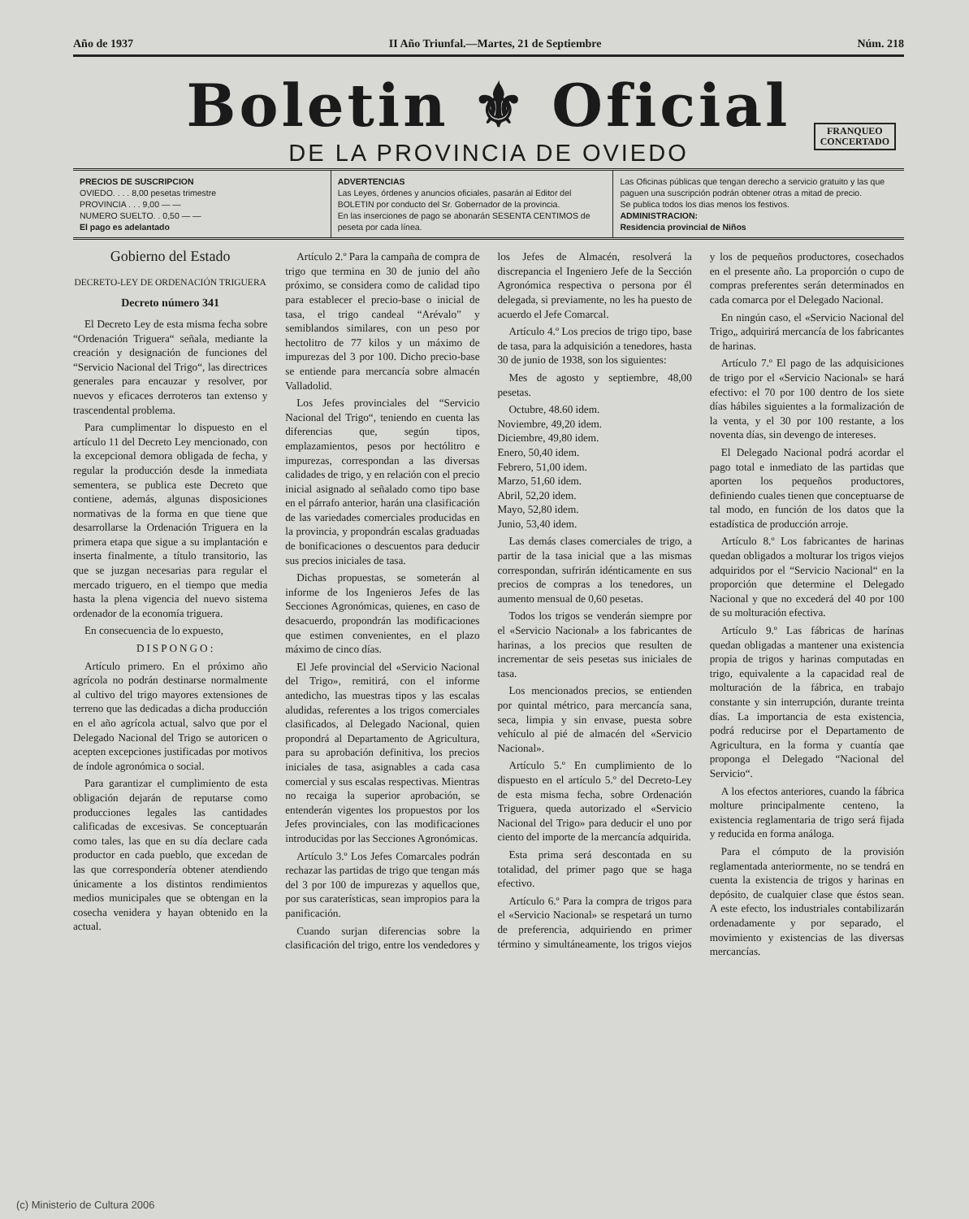Año de 1937 II Año Triunfal.—Martes, 21 de Septiembre Núm. 218
Boletin ⚜ Oficial
DE LA PROVINCIA DE OVIEDO
FRANQUEO
CONCERTADO
| PRECIOS DE SUSCRIPCION OVIEDO. . . . 8,00 pesetas trimestre PROVINCIA . . . 9,00 — — NUMERO SUELTO. . 0,50 — — El pago es adelantado | ADVERTENCIAS Las Leyes, órdenes y anuncios oficiales, pasarán al Editor del BOLETIN por conducto del Sr. Gobernador de la provincia. En las inserciones de pago se abonarán SESENTA CENTIMOS de peseta por cada línea. | Las Oficinas públicas que tengan derecho a servicio gratuito y las que paguen una suscripción podrán obtener otras a mitad de precio. Se publica todos los dias menos los festivos. ADMINISTRACION: Residencia provincial de Niños |
Gobierno del Estado
DECRETO-LEY DE ORDENACIÓN TRIGUERA
Decreto número 341
El Decreto Ley de esta misma fecha sobre “Ordenación Triguera“ señala, mediante la creación y designación de funciones del “Servicio Nacional del Trigo“, las directrices generales para encauzar y resolver, por nuevos y eficaces derroteros tan extenso y trascendental problema.
Para cumplimentar lo dispuesto en el artículo 11 del Decreto Ley mencionado, con la excepcional demora obligada de fecha, y regular la producción desde la inmediata sementera, se publica este Decreto que contiene, además, algunas disposiciones normativas de la forma en que tiene que desarrollarse la Ordenación Triguera en la primera etapa que sigue a su implantación e inserta finalmente, a título transitorio, las que se juzgan necesarias para regular el mercado triguero, en el tiempo que media hasta la plena vigencia del nuevo sistema ordenador de la economía triguera.
En consecuencia de lo expuesto,
DISPONGO:
Artículo primero. En el próximo año agrícola no podrán destinarse normalmente al cultivo del trigo mayores extensiones de terreno que las dedicadas a dicha producción en el año agrícola actual, salvo que por el Delegado Nacional del Trigo se autoricen o acepten excepciones justificadas por motivos de índole agronómica o social.
Para garantizar el cumplimiento de esta obligación dejarán de reputarse como producciones legales las cantidades calificadas de excesivas. Se conceptuarán como tales, las que en su día declare cada productor en cada pueblo, que excedan de las que correspondería obtener atendiendo únicamente a los distintos rendimientos medios municipales que se obtengan en la cosecha venidera y hayan obtenido en la actual.
Artículo 2.º Para la campaña de compra de trigo que termina en 30 de junio del año próximo, se considera como de calidad tipo para establecer el precio-base o inicial de tasa, el trigo candeal “Arévalo” y semiblandos similares, con un peso por hectolitro de 77 kilos y un máximo de impurezas del 3 por 100. Dicho precio-base se entiende para mercancía sobre almacén Valladolid.
Los Jefes provinciales del “Servicio Nacional del Trigo“, teniendo en cuenta las diferencias que, según tipos, emplazamientos, pesos por hectólitro e impurezas, correspondan a las diversas calidades de trigo, y en relación con el precio inicial asignado al señalado como tipo base en el párrafo anterior, harán una clasificación de las variedades comerciales producidas en la provincia, y propondrán escalas graduadas de bonificaciones o descuentos para deducir sus precios iniciales de tasa.
Dichas propuestas, se someterán al informe de los Ingenieros Jefes de las Secciones Agronómicas, quienes, en caso de desacuerdo, propondrán las modificaciones que estimen convenientes, en el plazo máximo de cinco días.
El Jefe provincial del «Servicio Nacional del Trigo», remitirá, con el informe antedicho, las muestras tipos y las escalas aludidas, referentes a los trigos comerciales clasificados, al Delegado Nacional, quien propondrá al Departamento de Agricultura, para su aprobación definitiva, los precios iniciales de tasa, asignables a cada casa comercial y sus escalas respectivas. Mientras no recaiga la superior aprobación, se entenderán vigentes los propuestos por los Jefes provinciales, con las modificaciones introducidas por las Secciones Agronómicas.
Artículo 3.º Los Jefes Comarcales podrán rechazar las partidas de trigo que tengan más del 3 por 100 de impurezas y aquellos que, por sus caraterísticas, sean impropios para la panificación.
Cuando surjan diferencias sobre la clasificación del trigo, entre los vendedores y los Jefes de Almacén, resolverá la discrepancia el Ingeniero Jefe de la Sección Agronómica respectiva o persona por él delegada, si previamente, no les ha puesto de acuerdo el Jefe Comarcal.
Artículo 4.º Los precios de trigo tipo, base de tasa, para la adquisición a tenedores, hasta 30 de junio de 1938, son los siguientes:
Mes de agosto y septiembre, 48,00 pesetas.
Octubre, 48.60 idem.
Noviembre, 49,20 idem.
Diciembre, 49,80 idem.
Enero, 50,40 idem.
Febrero, 51,00 idem.
Marzo, 51,60 idem.
Abril, 52,20 idem.
Mayo, 52,80 idem.
Junio, 53,40 idem.
Las demás clases comerciales de trigo, a partir de la tasa inicial que a las mismas correspondan, sufrirán idénticamente en sus precios de compras a los tenedores, un aumento mensual de 0,60 pesetas.
Todos los trigos se venderán siempre por el «Servicio Nacional» a los fabricantes de harinas, a los precios que resulten de incrementar de seis pesetas sus iniciales de tasa.
Los mencionados precios, se entienden por quintal métrico, para mercancía sana, seca, limpia y sin envase, puesta sobre vehículo al pié de almacén del «Servicio Nacional».
Artículo 5.º En cumplimiento de lo dispuesto en el artículo 5.º del Decreto-Ley de esta misma fecha, sobre Ordenación Triguera, queda autorizado el «Servicio Nacional del Trigo» para deducir el uno por ciento del importe de la mercancía adquirida.
Esta prima será descontada en su totalidad, del primer pago que se haga efectivo.
Artículo 6.º Para la compra de trigos para el «Servicio Nacional» se respetará un turno de preferencia, adquiriendo en primer término y simultáneamente, los trigos viejos y los de pequeños productores, cosechados en el presente año. La proporción o cupo de compras preferentes serán determinados en cada comarca por el Delegado Nacional.
En ningún caso, el «Servicio Nacional del Trigo„ adquirirá mercancía de los fabricantes de harinas.
Artículo 7.º El pago de las adquisiciones de trigo por el «Servicio Nacional» se hará efectivo: el 70 por 100 dentro de los siete días hábiles siguientes a la formalización de la venta, y el 30 por 100 restante, a los noventa días, sin devengo de intereses.
El Delegado Nacional podrá acordar el pago total e inmediato de las partidas que aporten los pequeños productores, definiendo cuales tienen que conceptuarse de tal modo, en función de los datos que la estadística de producción arroje.
Artículo 8.º Los fabricantes de harinas quedan obligados a molturar los trigos viejos adquiridos por el “Servicio Nacional“ en la proporción que determine el Delegado Nacional y que no excederá del 40 por 100 de su molturación efectiva.
Artículo 9.º Las fábricas de harínas quedan obligadas a mantener una existencia propia de trigos y harinas computadas en trigo, equivalente a la capacidad real de molturación de la fábrica, en trabajo constante y sin interrupción, durante treinta días. La importancia de esta existencia, podrá reducirse por el Departamento de Agricultura, en la forma y cuantía qae proponga el Delegado “Nacional del Servicio“.
A los efectos anteriores, cuando la fábrica molture principalmente centeno, la existencia reglamentaria de trigo será fijada y reducida en forma análoga.
Para el cómputo de la provisión reglamentada anteriormente, no se tendrá en cuenta la existencia de trigos y harinas en depósito, de cualquier clase que éstos sean. A este efecto, los industriales contabilizarán ordenadamente y por separado, el movimiento y existencias de las diversas mercancías.
(c) Ministerio de Cultura 2006